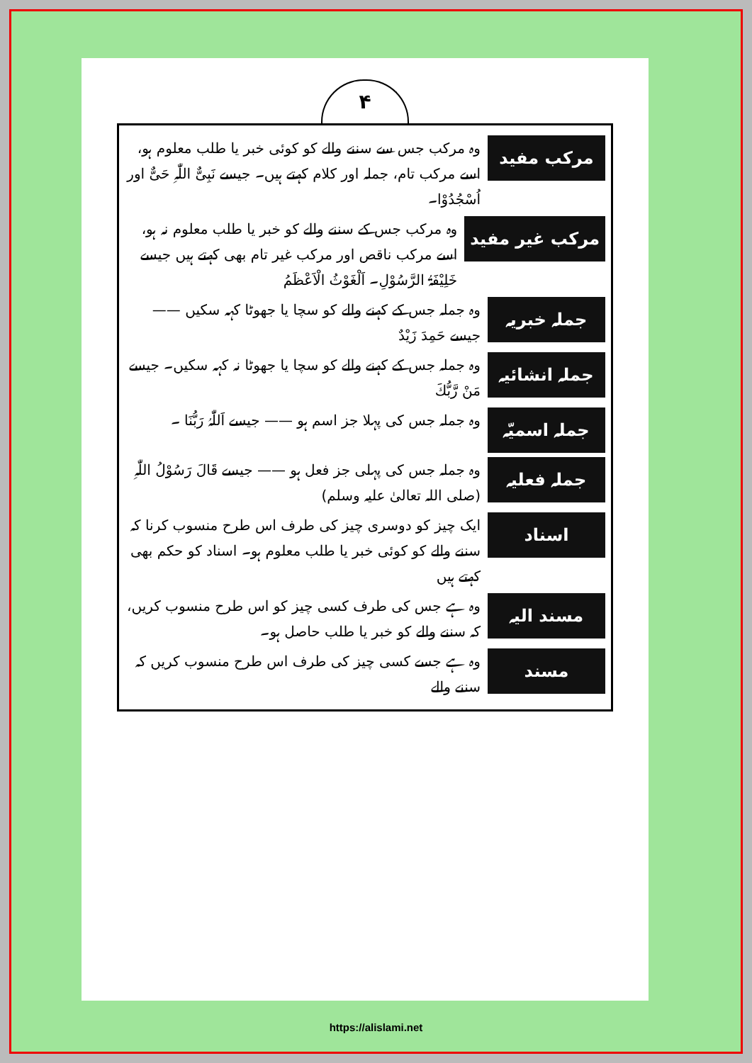۴
مرکب مفید
وہ مرکب جس سے سننے والے کو کوئی خبر یا طلب معلوم ہو، اسے مرکب تام، جملہ اور کلام کہتے ہیں۔ جیسے نَبِیٌّ اللّٰہِ حَیٌّ اور اُسْجُدُوْا۔
مرکب غیر مفید
وہ مرکب جس کے سننے والے کو خبر یا طلب معلوم نہ ہو، اسے مرکب ناقص اور مرکب غیر تام بھی کہتے ہیں جیسے خَلِیْفَۃُ الرَّسُوْلِ۔ اَلْغَوْثُ الْاَعْظَمُ
جملہ خبریہ
وہ جملہ جس کے کہنے والے کو سچا یا جھوٹا کہہ سکیں —— جیسے حَمِدَ زَیْدٌ
جملہ انشائیہ
وہ جملہ جس کے کہنے والے کو سچا یا جھوٹا نہ کہہ سکیں۔ جیسے مَنْ رَّبُّكَ
جملہ اسمیّہ
وہ جملہ جس کی پہلا جز اسم ہو —— جیسے اَللّٰہُ رَبُّنَا ۔
جملہ فعلیہ
وہ جملہ جس کی پہلی جز فعل ہو —— جیسے قَالَ رَسُوْلُ اللّٰہِ (صلی اللہ تعالیٰ علیہ وسلم)
اسناد
ایک چیز کو دوسری چیز کی طرف اس طرح منسوب کرنا کہ سننے والے کو کوئی خبر یا طلب معلوم ہو۔ اسناد کو حکم بھی کہتے ہیں
مسند الیہ
وہ ہے جس کی طرف کسی چیز کو اس طرح منسوب کریں، کہ سننے والے کو خبر یا طلب حاصل ہو۔
مسند
وہ ہے جسے کسی چیز کی طرف اس طرح منسوب کریں کہ سننے والے
https://alislami.net